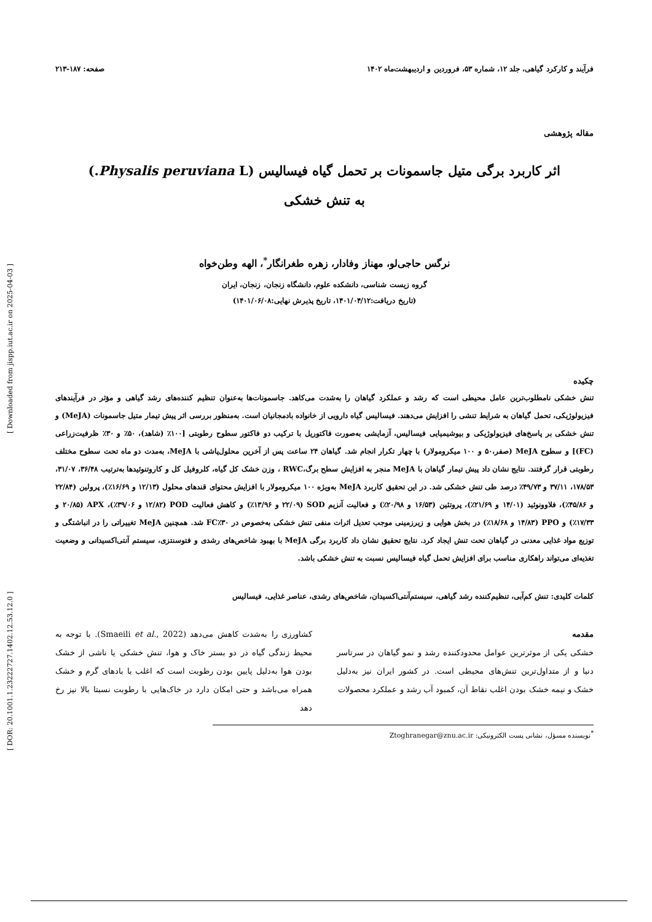[ DOR: 20.1001.1.23222727.1402.12.53.12.0 ] [ Downloaded from jispp.iut.ac.ir on 2025-04-03 ]
فرآیند و کارکرد گیاهی، جلد ۱۲، شماره ۵۳، فروردین و اردیبهشت‌ماه ۱۴۰۲ صفحه: ۱۸۷-۲۱۳
مقاله پژوهشی
اثر کاربرد برگی متیل جاسمونات بر تحمل گیاه فیسالیس (Physalis peruviana L.)
به تنش خشکی
نرگس حاجی‌لو، مهناز وفادار، زهره طغرانگار<sup>*</sup>، الهه وطن‌خواه
گروه زیست شناسی، دانشکده علوم، دانشگاه زنجان، زنجان، ایران
(تاریخ دریافت:۱۴۰۱/۰۴/۱۲، تاریخ پذیرش نهایی:۱۴۰۱/۰۶/۰۸)
چکیده
تنش خشکی نامطلوب‌ترین عامل محیطی است که رشد و عملکرد گیاهان را به‌شدت می‌کاهد. جاسمونات‌ها به‌عنوان تنظیم کننده‌های رشد گیاهی و مؤثر در فرآیندهای فیزیولوژیکی، تحمل گیاهان به شرایط تنشی را افزایش می‌دهند. فیسالیس گیاه دارویی از خانواده بادمجانیان است. به‌منظور بررسی اثر پیش تیمار متیل جاسمونات (MeJA) و تنش خشکی بر پاسخ‌های فیزیولوژیکی و بیوشیمیایی فیسالیس، آزمایشی به‌صورت فاکتوریل با ترکیب دو فاکتور سطوح رطوبتی [۱۰۰٪ (شاهد)، ۵۰٪ و ۳۰٪ ظرفیت‌زراعی (FC)] و سطوح MeJA (صفر،۵۰ و ۱۰۰ میکرومولار) با چهار تکرار انجام شد. گیاهان ۲۴ ساعت پس از آخرین محلول‌پاشی با MeJA، به‌مدت دو ماه تحت سطوح مختلف رطوبتی قرار گرفتند. نتایج نشان داد پیش تیمار گیاهان با MeJA منجر به افزایش سطح برگ،RWC ، وزن خشک کل گیاه، کلروفیل کل و کاروتنوئیدها به‌ترتیب ۳۶/۴۸، ۳۱/۰۷، ۱۷۸/۵۳، ۳۷/۱۱ و ۴۹/۷۳٪ درصد طی تنش خشکی شد. در این تحقیق کاربرد MeJA به‌ویژه ۱۰۰ میکرومولار با افزایش محتوای قندهای محلول (۱۲/۱۳ و ۱۶/۶۹٪)، پرولین (۲۲/۸۴ و ۴۵/۸۶٪)، فلاوونوئید (۱۴/۰۱ و ۲۱/۶۹٪)، پروتئین (۱۶/۵۳ و ۲۰/۹۸٪) و فعالیت آنزیم SOD (۲۲/۰۹ و ۱۳/۹۶٪) و کاهش فعالیت POD (۱۲/۸۲ و ۳۹/۰۶٪)، APX (۲۰/۸۵ و ۱۷/۳۳٪) و PPO (۱۴/۸۳ و ۱۸/۶۸٪) در بخش هوایی و زیرزمینی موجب تعدیل اثرات منفی تنش خشکی به‌خصوص در FC٪۳۰ شد. همچنین MeJA تغییراتی را در انباشتگی و توزیع مواد غذایی معدنی در گیاهان تحت تنش ایجاد کرد. نتایج تحقیق نشان داد کاربرد برگی MeJA با بهبود شاخص‌های رشدی و فتوسنتزی، سیستم آنتی‌اکسیدانی و وضعیت تغذیه‌ای می‌تواند راهکاری مناسب برای افزایش تحمل گیاه فیسالیس نسبت به تنش خشکی باشد.
کلمات کلیدی: تنش کم‌آبی، تنظیم‌کننده رشد گیاهی، سیستم‌آنتی‌اکسیدان، شاخص‌های رشدی، عناصر غذایی، فیسالیس
مقدمه
خشکی یکی از موثرترین عوامل محدودکننده رشد و نمو گیاهان در سرتاسر دنیا و از متداول‌ترین تنش‌های محیطی است. در کشور ایران نیز به‌دلیل خشک و نیمه خشک بودن اغلب نقاط آن، کمبود آب رشد و عملکرد محصولات
کشاورزی را به‌شدت کاهش می‌دهد (Smaeili et al., 2022). با توجه به محیط زندگی گیاه در دو بستر خاک و هوا، تنش خشکی یا ناشی از خشک بودن هوا به‌دلیل پایین بودن رطوبت است که اغلب با بادهای گرم و خشک همراه می‌باشد و حتی امکان دارد در خاک‌هایی با رطوبت نسبتا بالا نیز رخ دهد
<sup>*</sup> نویسنده مسؤل، نشانی پست الکترونیکی: Ztoghranegar@znu.ac.ir